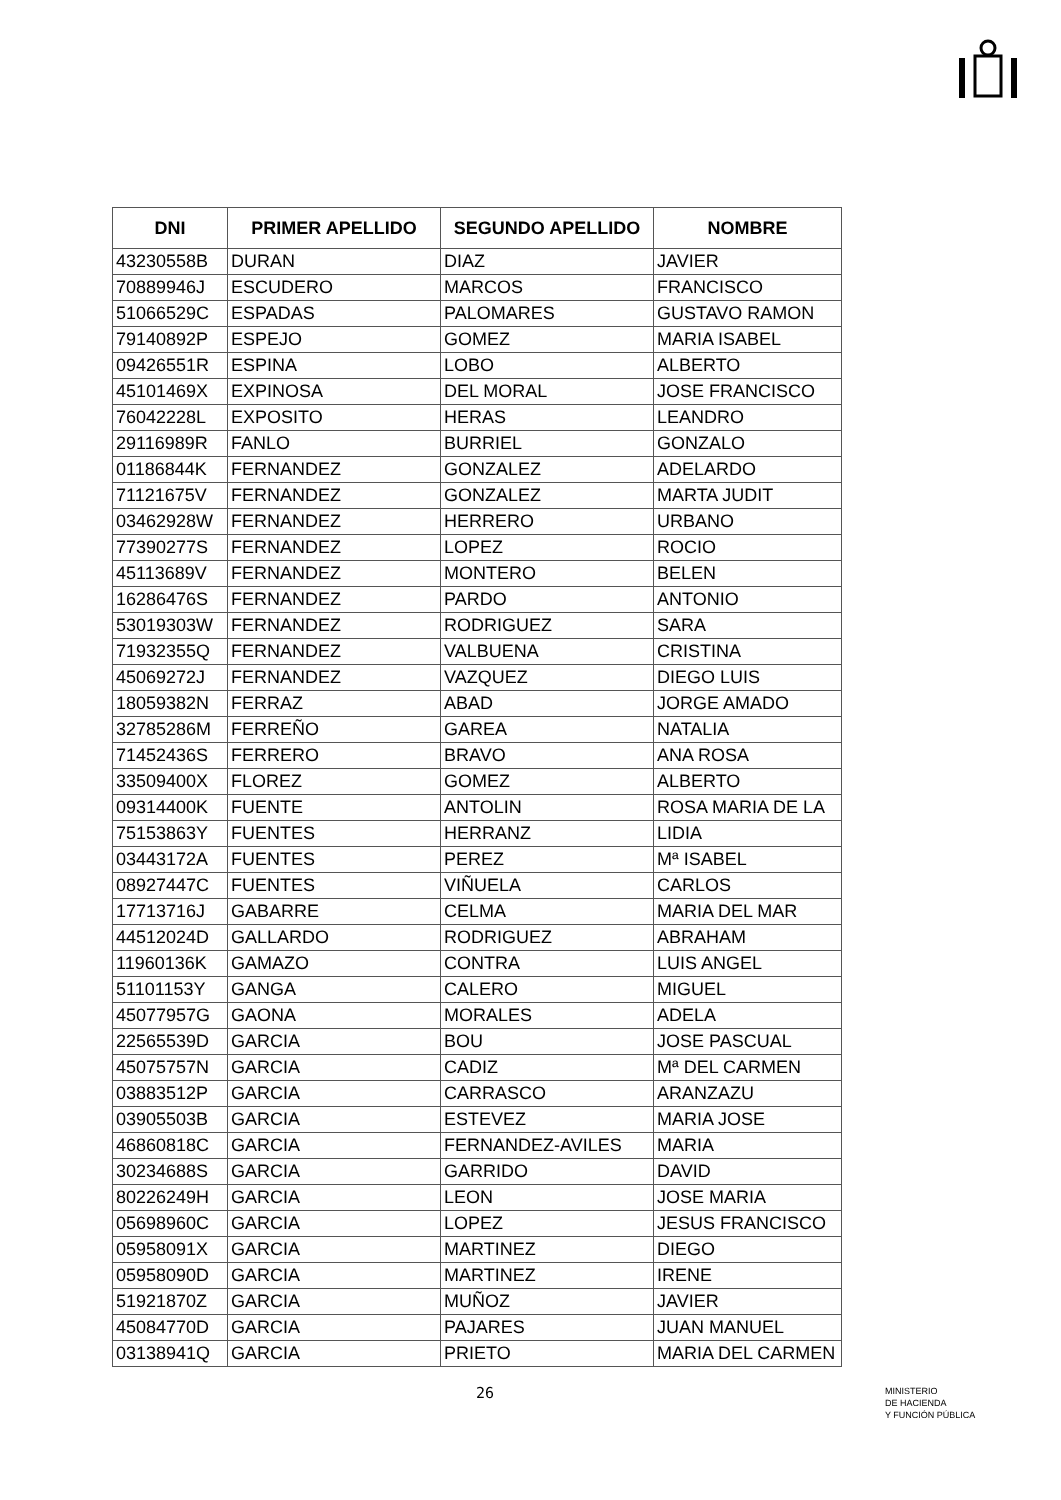| DNI | PRIMER APELLIDO | SEGUNDO APELLIDO | NOMBRE |
| --- | --- | --- | --- |
| 43230558B | DURAN | DIAZ | JAVIER |
| 70889946J | ESCUDERO | MARCOS | FRANCISCO |
| 51066529C | ESPADAS | PALOMARES | GUSTAVO RAMON |
| 79140892P | ESPEJO | GOMEZ | MARIA ISABEL |
| 09426551R | ESPINA | LOBO | ALBERTO |
| 45101469X | EXPINOSA | DEL MORAL | JOSE FRANCISCO |
| 76042228L | EXPOSITO | HERAS | LEANDRO |
| 29116989R | FANLO | BURRIEL | GONZALO |
| 01186844K | FERNANDEZ | GONZALEZ | ADELARDO |
| 71121675V | FERNANDEZ | GONZALEZ | MARTA JUDIT |
| 03462928W | FERNANDEZ | HERRERO | URBANO |
| 77390277S | FERNANDEZ | LOPEZ | ROCIO |
| 45113689V | FERNANDEZ | MONTERO | BELEN |
| 16286476S | FERNANDEZ | PARDO | ANTONIO |
| 53019303W | FERNANDEZ | RODRIGUEZ | SARA |
| 71932355Q | FERNANDEZ | VALBUENA | CRISTINA |
| 45069272J | FERNANDEZ | VAZQUEZ | DIEGO LUIS |
| 18059382N | FERRAZ | ABAD | JORGE AMADO |
| 32785286M | FERREÑO | GAREA | NATALIA |
| 71452436S | FERRERO | BRAVO | ANA ROSA |
| 33509400X | FLOREZ | GOMEZ | ALBERTO |
| 09314400K | FUENTE | ANTOLIN | ROSA MARIA DE LA |
| 75153863Y | FUENTES | HERRANZ | LIDIA |
| 03443172A | FUENTES | PEREZ | Mª ISABEL |
| 08927447C | FUENTES | VIÑUELA | CARLOS |
| 17713716J | GABARRE | CELMA | MARIA DEL MAR |
| 44512024D | GALLARDO | RODRIGUEZ | ABRAHAM |
| 11960136K | GAMAZO | CONTRA | LUIS ANGEL |
| 51101153Y | GANGA | CALERO | MIGUEL |
| 45077957G | GAONA | MORALES | ADELA |
| 22565539D | GARCIA | BOU | JOSE PASCUAL |
| 45075757N | GARCIA | CADIZ | Mª DEL CARMEN |
| 03883512P | GARCIA | CARRASCO | ARANZAZU |
| 03905503B | GARCIA | ESTEVEZ | MARIA JOSE |
| 46860818C | GARCIA | FERNANDEZ-AVILES | MARIA |
| 30234688S | GARCIA | GARRIDO | DAVID |
| 80226249H | GARCIA | LEON | JOSE MARIA |
| 05698960C | GARCIA | LOPEZ | JESUS FRANCISCO |
| 05958091X | GARCIA | MARTINEZ | DIEGO |
| 05958090D | GARCIA | MARTINEZ | IRENE |
| 51921870Z | GARCIA | MUÑOZ | JAVIER |
| 45084770D | GARCIA | PAJARES | JUAN MANUEL |
| 03138941Q | GARCIA | PRIETO | MARIA DEL CARMEN |
26
MINISTERIO
DE HACIENDA
Y FUNCIÓN PÚBLICA